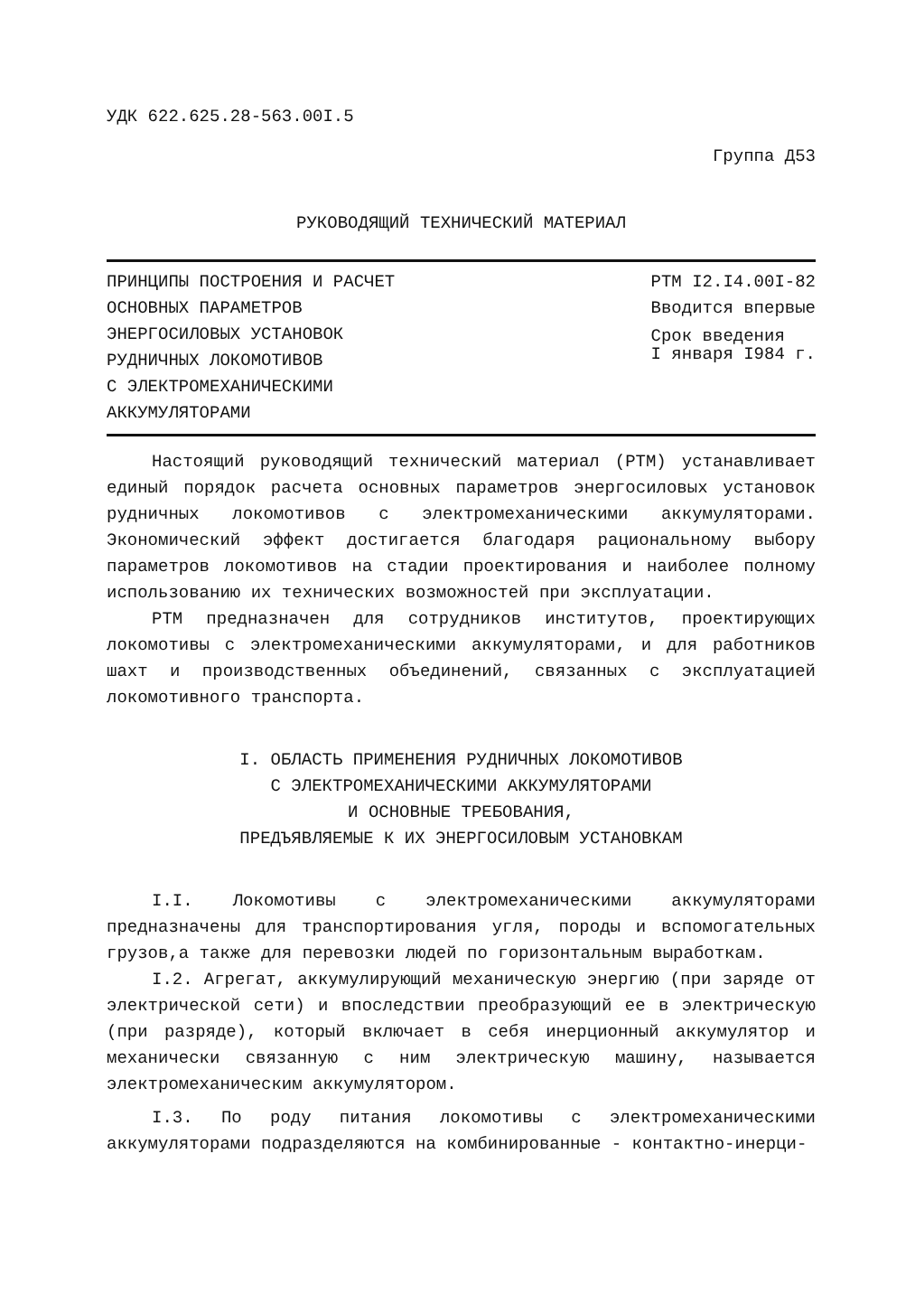УДК 622.625.28-563.00I.5
Группа Д53
РУКОВОДЯЩИЙ ТЕХНИЧЕСКИЙ МАТЕРИАЛ
ПРИНЦИПЫ ПОСТРОЕНИЯ И РАСЧЕТ
ОСНОВНЫХ ПАРАМЕТРОВ
ЭНЕРГОСИЛОВЫХ УСТАНОВОК
РУДНИЧНЫХ ЛОКОМОТИВОВ
С ЭЛЕКТРОМЕХАНИЧЕСКИМИ
АККУМУЛЯТОРАМИ
РТМ I2.I4.00I-82
Вводится впервые
Срок введения
I января I984 г.
Настоящий руководящий технический материал (РТМ) устанавливает единый порядок расчета основных параметров энергосиловых установок рудничных локомотивов с электромеханическими аккумуляторами. Экономический эффект достигается благодаря рациональному выбору параметров локомотивов на стадии проектирования и наиболее полному использованию их технических возможностей при эксплуатации.
РТМ предназначен для сотрудников институтов, проектирующих локомотивы с электромеханическими аккумуляторами, и для работников шахт и производственных объединений, связанных с эксплуатацией локомотивного транспорта.
I. ОБЛАСТЬ ПРИМЕНЕНИЯ РУДНИЧНЫХ ЛОКОМОТИВОВ
С ЭЛЕКТРОМЕХАНИЧЕСКИМИ АККУМУЛЯТОРАМИ
И ОСНОВНЫЕ ТРЕБОВАНИЯ,
ПРЕДЪЯВЛЯЕМЫЕ К ИХ ЭНЕРГОСИЛОВЫМ УСТАНОВКАМ
I.I. Локомотивы с электромеханическими аккумуляторами предназначены для транспортирования угля, породы и вспомогательных грузов,а также для перевозки людей по горизонтальным выработкам.
I.2. Агрегат, аккумулирующий механическую энергию (при заряде от электрической сети) и впоследствии преобразующий ее в электрическую (при разряде), который включает в себя инерционный аккумулятор и механически связанную с ним электрическую машину, называется электромеханическим аккумулятором.
I.3. По роду питания локомотивы с электромеханическими аккумуляторами подразделяются на комбинированные - контактно-инерци-